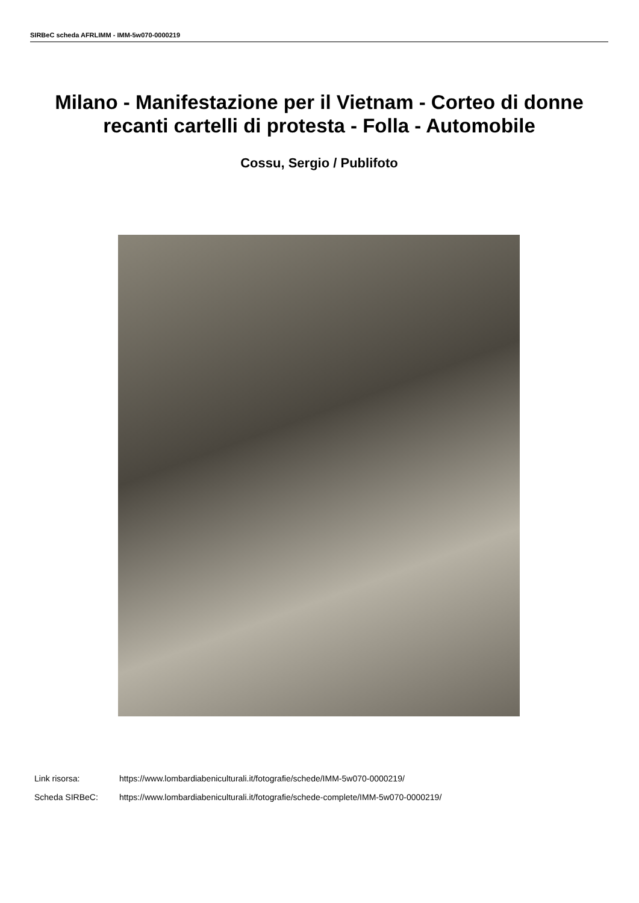SIRBeC scheda AFRLIMM - IMM-5w070-0000219
Milano - Manifestazione per il Vietnam - Corteo di donne recanti cartelli di protesta - Folla - Automobile
Cossu, Sergio / Publifoto
Link risorsa: https://www.lombardiabeniculturali.it/fotografie/schede/IMM-5w070-0000219/
Scheda SIRBeC: https://www.lombardiabeniculturali.it/fotografie/schede-complete/IMM-5w070-0000219/